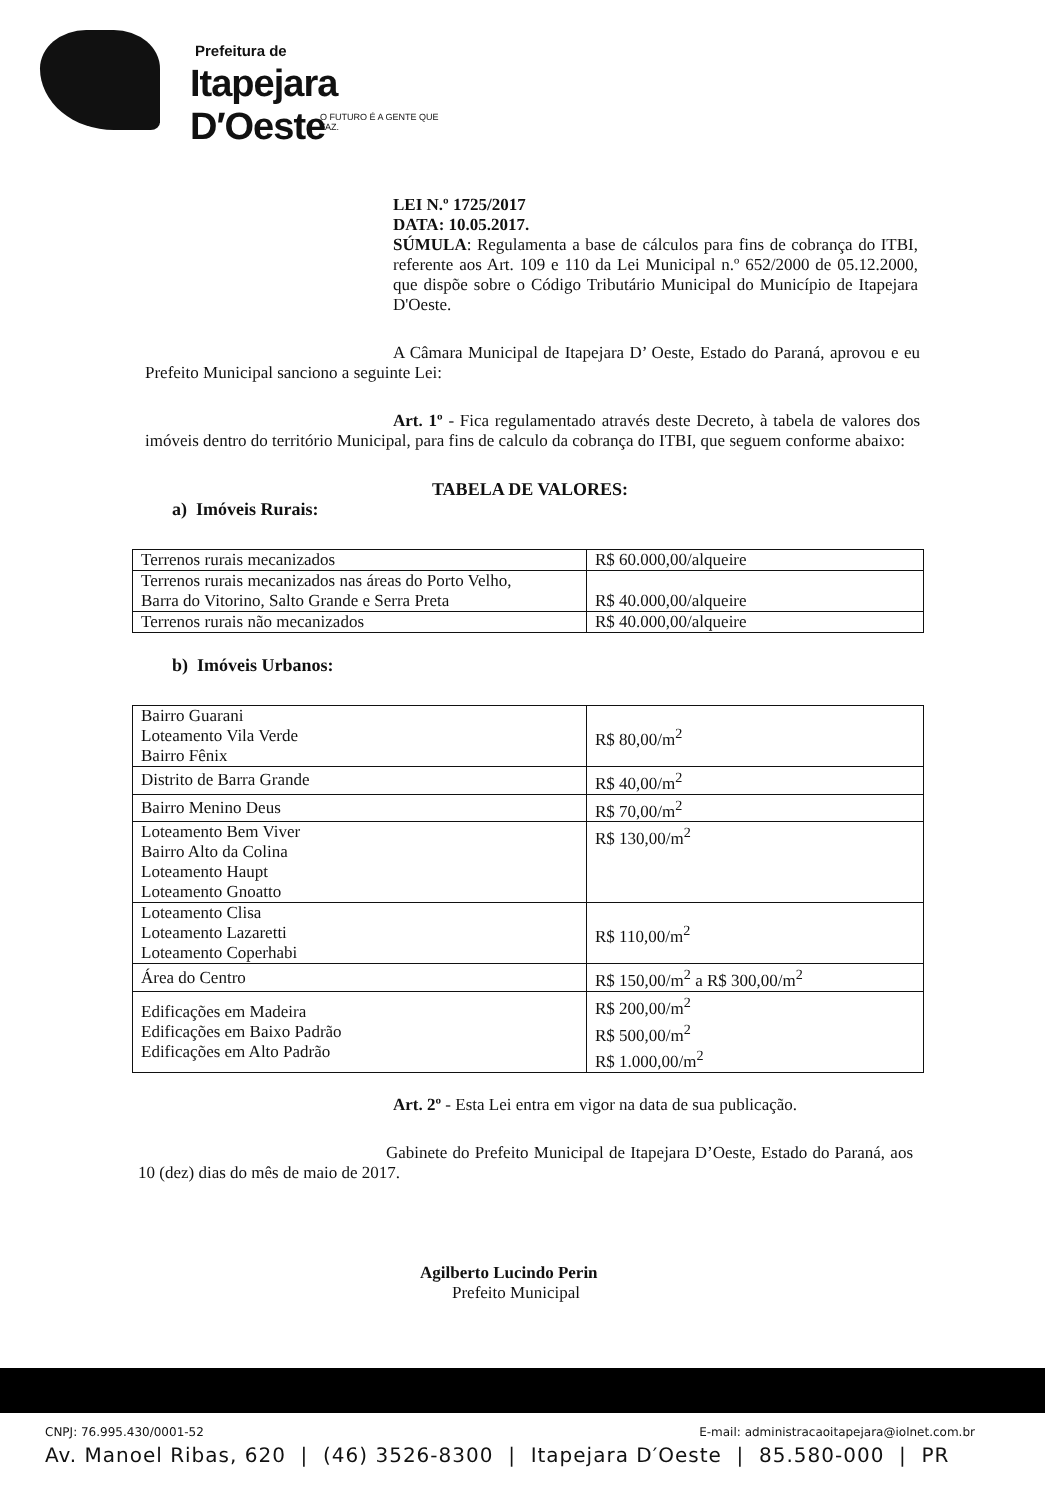Prefeitura de
Itapejara D′Oeste
O FUTURO É A GENTE QUE FAZ.
LEI N.º 1725/2017
DATA: 10.05.2017.
SÚMULA: Regulamenta a base de cálculos para fins de cobrança do ITBI, referente aos Art. 109 e 110 da Lei Municipal n.º 652/2000 de 05.12.2000, que dispõe sobre o Código Tributário Municipal do Município de Itapejara D'Oeste.
A Câmara Municipal de Itapejara D’ Oeste, Estado do Paraná, aprovou e eu Prefeito Municipal sanciono a seguinte Lei:
Art. 1º - Fica regulamentado através deste Decreto, à tabela de valores dos imóveis dentro do território Municipal, para fins de calculo da cobrança do ITBI, que seguem conforme abaixo:
TABELA DE VALORES:
a) Imóveis Rurais:
| Terrenos rurais mecanizados | R$ 60.000,00/alqueire |
| Terrenos rurais mecanizados nas áreas do Porto Velho, Barra do Vitorino, Salto Grande e Serra Preta | R$ 40.000,00/alqueire |
| Terrenos rurais não mecanizados | R$ 40.000,00/alqueire |
b) Imóveis Urbanos:
| Bairro Guarani Loteamento Vila Verde Bairro Fênix | R$ 80,00/m<sup>2</sup> |
| Distrito de Barra Grande | R$ 40,00/m<sup>2</sup> |
| Bairro Menino Deus | R$ 70,00/m<sup>2</sup> |
| Loteamento Bem Viver Bairro Alto da Colina Loteamento Haupt Loteamento Gnoatto | R$ 130,00/m<sup>2</sup> |
| Loteamento Clisa Loteamento Lazaretti Loteamento Coperhabi | R$ 110,00/m<sup>2</sup> |
| Área do Centro | R$ 150,00/m<sup>2</sup> a R$ 300,00/m<sup>2</sup> |
| Edificações em Madeira Edificações em Baixo Padrão Edificações em Alto Padrão | R$ 200,00/m<sup>2</sup> R$ 500,00/m<sup>2</sup> R$ 1.000,00/m<sup>2</sup> |
Art. 2º - Esta Lei entra em vigor na data de sua publicação.
Gabinete do Prefeito Municipal de Itapejara D’Oeste, Estado do Paraná, aos 10 (dez) dias do mês de maio de 2017.
Agilberto Lucindo Perin
Prefeito Municipal
CNPJ: 76.995.430/0001-52 E-mail: administracaoitapejara@iolnet.com.br
Av. Manoel Ribas, 620 | (46) 3526-8300 | Itapejara D′Oeste | 85.580-000 | PR